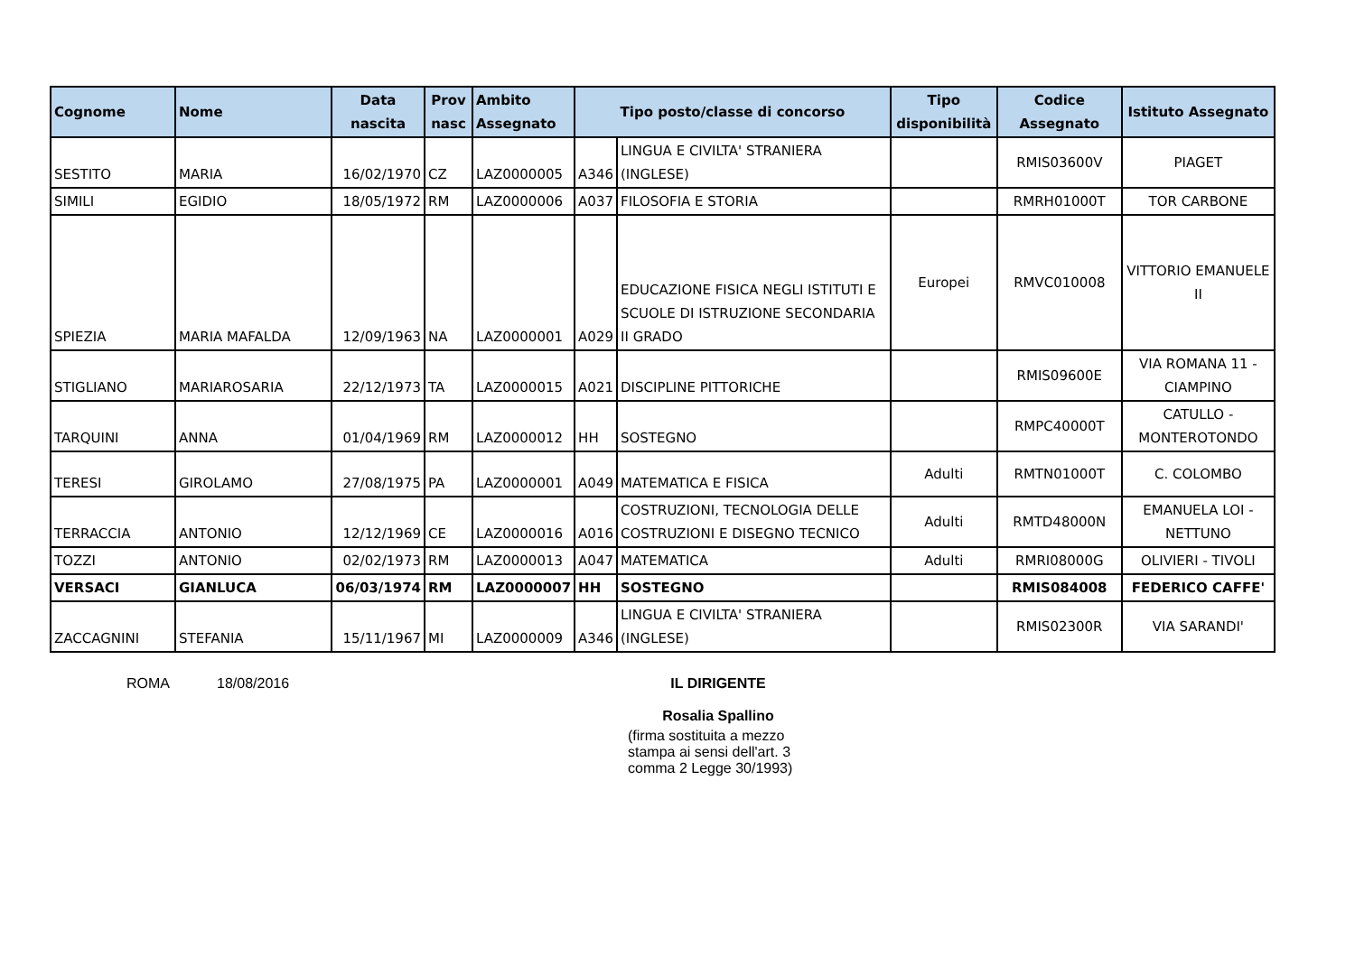| Cognome | Nome | Data nascita | Prov nasc | Ambito Assegnato | Tipo posto/classe di concorso | | Tipo disponibilità | Codice Assegnato | Istituto Assegnato |
| --- | --- | --- | --- | --- | --- | --- | --- | --- | --- |
| SESTITO | MARIA | 16/02/1970 | CZ | LAZ0000005 | A346 | LINGUA E CIVILTA' STRANIERA (INGLESE) | | RMIS03600V | PIAGET |
| SIMILI | EGIDIO | 18/05/1972 | RM | LAZ0000006 | A037 | FILOSOFIA E STORIA | | RMRH01000T | TOR CARBONE |
| SPIEZIA | MARIA MAFALDA | 12/09/1963 | NA | LAZ0000001 | A029 | EDUCAZIONE FISICA NEGLI ISTITUTI E SCUOLE DI ISTRUZIONE SECONDARIA II GRADO | Europei | RMVC010008 | VITTORIO EMANUELE II |
| STIGLIANO | MARIAROSARIA | 22/12/1973 | TA | LAZ0000015 | A021 | DISCIPLINE PITTORICHE | | RMIS09600E | VIA ROMANA 11 - CIAMPINO |
| TARQUINI | ANNA | 01/04/1969 | RM | LAZ0000012 | HH | SOSTEGNO | | RMPC40000T | CATULLO - MONTEROTONDO |
| TERESI | GIROLAMO | 27/08/1975 | PA | LAZ0000001 | A049 | MATEMATICA E FISICA | Adulti | RMTN01000T | C. COLOMBO |
| TERRACCIA | ANTONIO | 12/12/1969 | CE | LAZ0000016 | A016 | COSTRUZIONI, TECNOLOGIA DELLE COSTRUZIONI E DISEGNO TECNICO | Adulti | RMTD48000N | EMANUELA LOI - NETTUNO |
| TOZZI | ANTONIO | 02/02/1973 | RM | LAZ0000013 | A047 | MATEMATICA | Adulti | RMRI08000G | OLIVIERI - TIVOLI |
| VERSACI | GIANLUCA | 06/03/1974 | RM | LAZ0000007 | HH | SOSTEGNO | | RMIS084008 | FEDERICO CAFFE' |
| ZACCAGNINI | STEFANIA | 15/11/1967 | MI | LAZ0000009 | A346 | LINGUA E CIVILTA' STRANIERA (INGLESE) | | RMIS02300R | VIA SARANDI' |
ROMA 18/08/2016 IL DIRIGENTE
Rosalia Spallino
(firma sostituita a mezzo stampa ai sensi dell'art. 3 comma 2 Legge 30/1993)